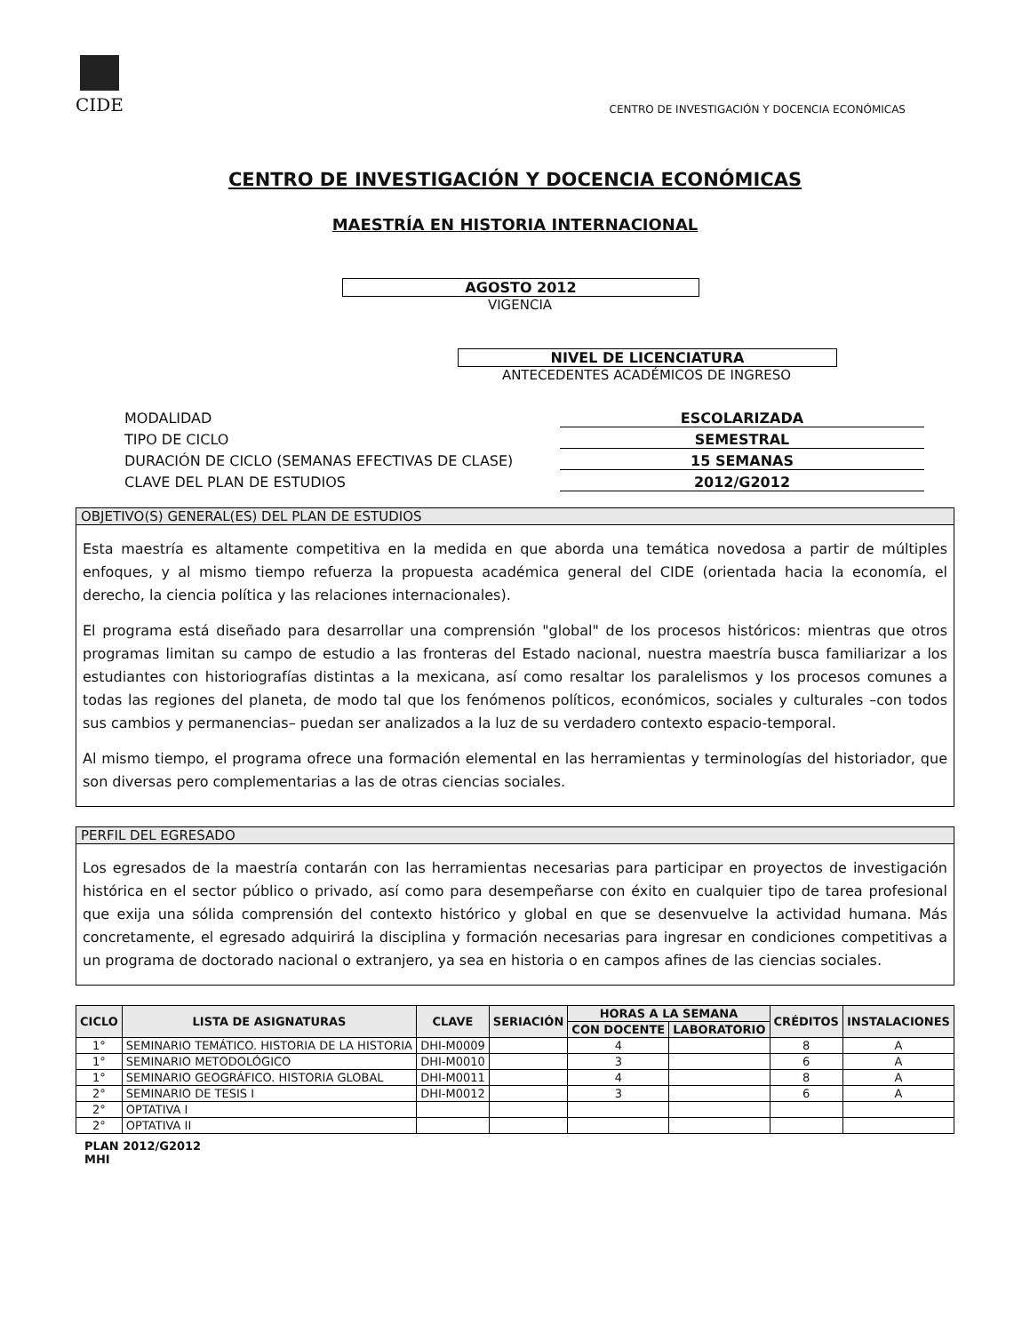CIDE
CENTRO DE INVESTIGACIÓN Y DOCENCIA ECONÓMICAS
CENTRO DE INVESTIGACIÓN Y DOCENCIA ECONÓMICAS
MAESTRÍA EN HISTORIA INTERNACIONAL
AGOSTO 2012
VIGENCIA
NIVEL DE LICENCIATURA
ANTECEDENTES ACADÉMICOS DE INGRESO
MODALIDAD
ESCOLARIZADA
TIPO DE CICLO
SEMESTRAL
DURACIÓN DE CICLO (SEMANAS EFECTIVAS DE CLASE)
15 SEMANAS
CLAVE DEL PLAN DE ESTUDIOS
2012/G2012
OBJETIVO(S) GENERAL(ES) DEL PLAN DE ESTUDIOS
Esta maestría es altamente competitiva en la medida en que aborda una temática novedosa a partir de múltiples enfoques, y al mismo tiempo refuerza la propuesta académica general del CIDE (orientada hacia la economía, el derecho, la ciencia política y las relaciones internacionales).
El programa está diseñado para desarrollar una comprensión "global" de los procesos históricos: mientras que otros programas limitan su campo de estudio a las fronteras del Estado nacional, nuestra maestría busca familiarizar a los estudiantes con historiografías distintas a la mexicana, así como resaltar los paralelismos y los procesos comunes a todas las regiones del planeta, de modo tal que los fenómenos políticos, económicos, sociales y culturales –con todos sus cambios y permanencias– puedan ser analizados a la luz de su verdadero contexto espacio-temporal.
Al mismo tiempo, el programa ofrece una formación elemental en las herramientas y terminologías del historiador, que son diversas pero complementarias a las de otras ciencias sociales.
PERFIL DEL EGRESADO
Los egresados de la maestría contarán con las herramientas necesarias para participar en proyectos de investigación histórica en el sector público o privado, así como para desempeñarse con éxito en cualquier tipo de tarea profesional que exija una sólida comprensión del contexto histórico y global en que se desenvuelve la actividad humana. Más concretamente, el egresado adquirirá la disciplina y formación necesarias para ingresar en condiciones competitivas a un programa de doctorado nacional o extranjero, ya sea en historia o en campos afines de las ciencias sociales.
| CICLO | LISTA DE ASIGNATURAS | CLAVE | SERIACIÓN | HORAS A LA SEMANA | | CRÉDITOS | INSTALACIONES |
| --- | --- | --- | --- | --- | --- | --- | --- |
| | | | | CON DOCENTE | LABORATORIO | | |
| 1° | SEMINARIO TEMÁTICO. HISTORIA DE LA HISTORIA | DHI-M0009 | | 4 | | 8 | A |
| 1° | SEMINARIO METODOLÓGICO | DHI-M0010 | | 3 | | 6 | A |
| 1° | SEMINARIO GEOGRÁFICO. HISTORIA GLOBAL | DHI-M0011 | | 4 | | 8 | A |
| 2° | SEMINARIO DE TESIS I | DHI-M0012 | | 3 | | 6 | A |
| 2° | OPTATIVA I | | | | | | |
| 2° | OPTATIVA II | | | | | | |
PLAN 2012/G2012
MHI